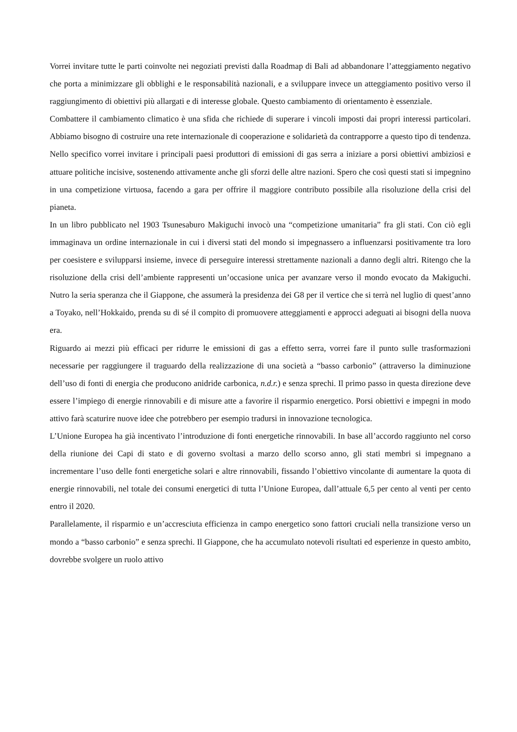Vorrei invitare tutte le parti coinvolte nei negoziati previsti dalla Roadmap di Bali ad abbandonare l’atteggiamento negativo che porta a minimizzare gli obblighi e le responsabilità nazionali, e a sviluppare invece un atteggiamento positivo verso il raggiungimento di obiettivi più allargati e di interesse globale. Questo cambiamento di orientamento è essenziale.
Combattere il cambiamento climatico è una sfida che richiede di superare i vincoli imposti dai propri interessi particolari. Abbiamo bisogno di costruire una rete internazionale di cooperazione e solidarietà da contrapporre a questo tipo di tendenza. Nello specifico vorrei invitare i principali paesi produttori di emissioni di gas serra a iniziare a porsi obiettivi ambiziosi e attuare politiche incisive, sostenendo attivamente anche gli sforzi delle altre nazioni. Spero che così questi stati si impegnino in una competizione virtuosa, facendo a gara per offrire il maggiore contributo possibile alla risoluzione della crisi del pianeta.
In un libro pubblicato nel 1903 Tsunesaburo Makiguchi invocò una “competizione umanitaria” fra gli stati. Con ciò egli immaginava un ordine internazionale in cui i diversi stati del mondo si impegnassero a influenzarsi positivamente tra loro per coesistere e svilupparsi insieme, invece di perseguire interessi strettamente nazionali a danno degli altri. Ritengo che la risoluzione della crisi dell’ambiente rappresenti un’occasione unica per avanzare verso il mondo evocato da Makiguchi. Nutro la seria speranza che il Giappone, che assumerà la presidenza dei G8 per il vertice che si terrà nel luglio di quest’anno a Toyako, nell’Hokkaido, prenda su di sé il compito di promuovere atteggiamenti e approcci adeguati ai bisogni della nuova era.
Riguardo ai mezzi più efficaci per ridurre le emissioni di gas a effetto serra, vorrei fare il punto sulle trasformazioni necessarie per raggiungere il traguardo della realizzazione di una società a “basso carbonio” (attraverso la diminuzione dell’uso di fonti di energia che producono anidride carbonica, n.d.r.) e senza sprechi. Il primo passo in questa direzione deve essere l’impiego di energie rinnovabili e di misure atte a favorire il risparmio energetico. Porsi obiettivi e impegni in modo attivo farà scaturire nuove idee che potrebbero per esempio tradursi in innovazione tecnologica.
L’Unione Europea ha già incentivato l’introduzione di fonti energetiche rinnovabili. In base all’accordo raggiunto nel corso della riunione dei Capi di stato e di governo svoltasi a marzo dello scorso anno, gli stati membri si impegnano a incrementare l’uso delle fonti energetiche solari e altre rinnovabili, fissando l’obiettivo vincolante di aumentare la quota di energie rinnovabili, nel totale dei consumi energetici di tutta l’Unione Europea, dall’attuale 6,5 per cento al venti per cento entro il 2020.
Parallelamente, il risparmio e un’accresciuta efficienza in campo energetico sono fattori cruciali nella transizione verso un mondo a “basso carbonio” e senza sprechi. Il Giappone, che ha accumulato notevoli risultati ed esperienze in questo ambito, dovrebbe svolgere un ruolo attivo